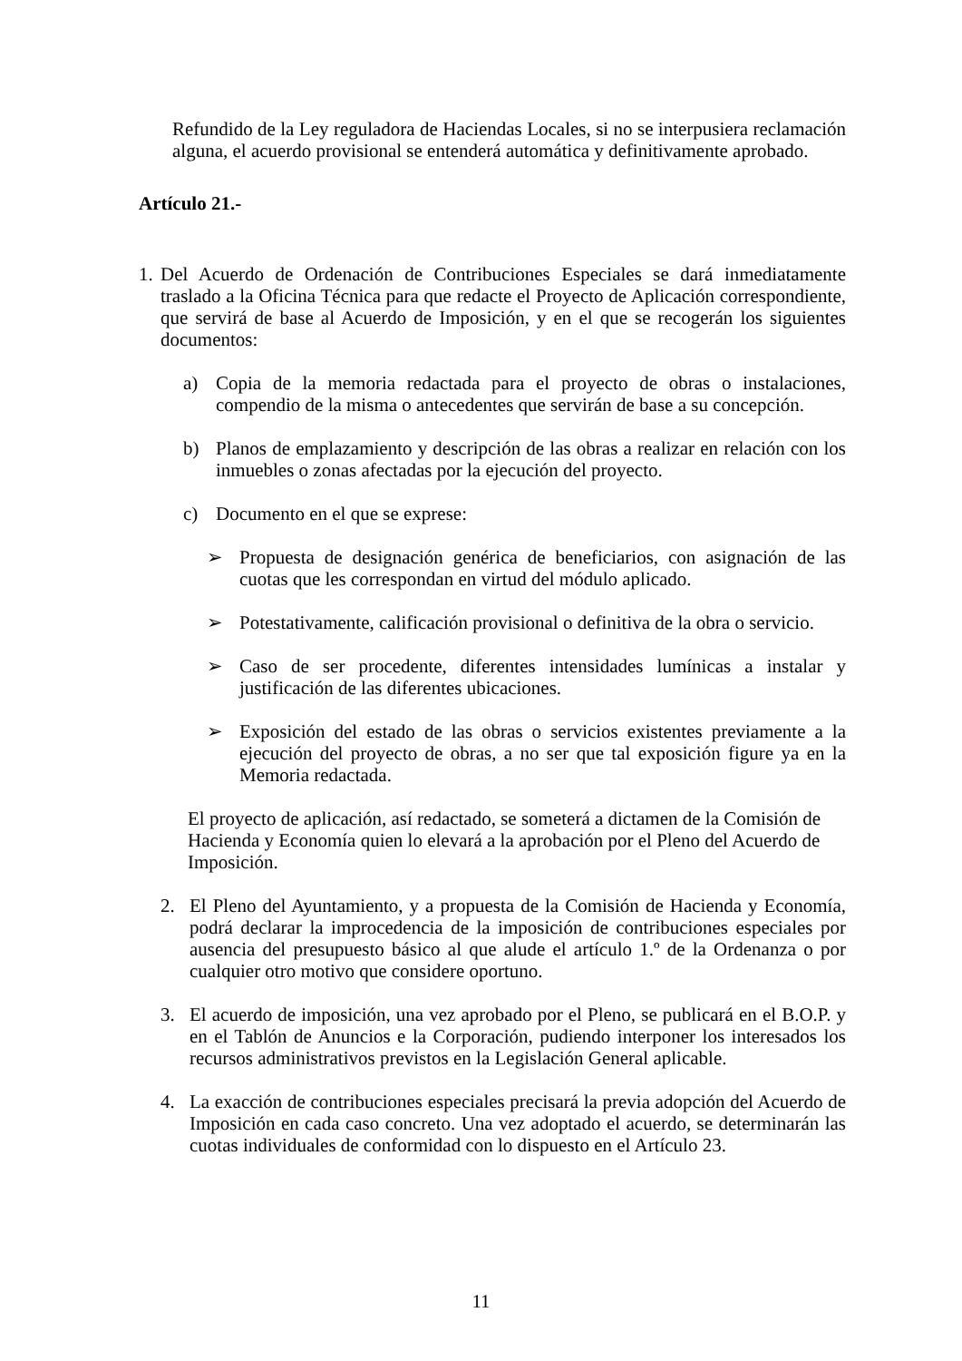Refundido de la Ley reguladora de Haciendas Locales, si no se interpusiera reclamación alguna, el acuerdo provisional se entenderá automática y definitivamente aprobado.
Artículo 21.-
1.
Del Acuerdo de Ordenación de Contribuciones Especiales se dará inmediatamente traslado a la Oficina Técnica para que redacte el Proyecto de Aplicación correspondiente, que servirá de base al Acuerdo de Imposición, y en el que se recogerán los siguientes documentos:
a) Copia de la memoria redactada para el proyecto de obras o instalaciones, compendio de la misma o antecedentes que servirán de base a su concepción.
b) Planos de emplazamiento y descripción de las obras a realizar en relación con los inmuebles o zonas afectadas por la ejecución del proyecto.
c) Documento en el que se exprese:
➢ Propuesta de designación genérica de beneficiarios, con asignación de las cuotas que les correspondan en virtud del módulo aplicado.
➢ Potestativamente, calificación provisional o definitiva de la obra o servicio.
➢ Caso de ser procedente, diferentes intensidades lumínicas a instalar y justificación de las diferentes ubicaciones.
➢ Exposición del estado de las obras o servicios existentes previamente a la ejecución del proyecto de obras, a no ser que tal exposición figure ya en la Memoria redactada.
El proyecto de aplicación, así redactado, se someterá a dictamen de la Comisión de Hacienda y Economía quien lo elevará a la aprobación por el Pleno del Acuerdo de Imposición.
2. El Pleno del Ayuntamiento, y a propuesta de la Comisión de Hacienda y Economía, podrá declarar la improcedencia de la imposición de contribuciones especiales por ausencia del presupuesto básico al que alude el artículo 1.º de la Ordenanza o por cualquier otro motivo que considere oportuno.
3. El acuerdo de imposición, una vez aprobado por el Pleno, se publicará en el B.O.P. y en el Tablón de Anuncios e la Corporación, pudiendo interponer los interesados los recursos administrativos previstos en la Legislación General aplicable.
4. La exacción de contribuciones especiales precisará la previa adopción del Acuerdo de Imposición en cada caso concreto. Una vez adoptado el acuerdo, se determinarán las cuotas individuales de conformidad con lo dispuesto en el Artículo 23.
11